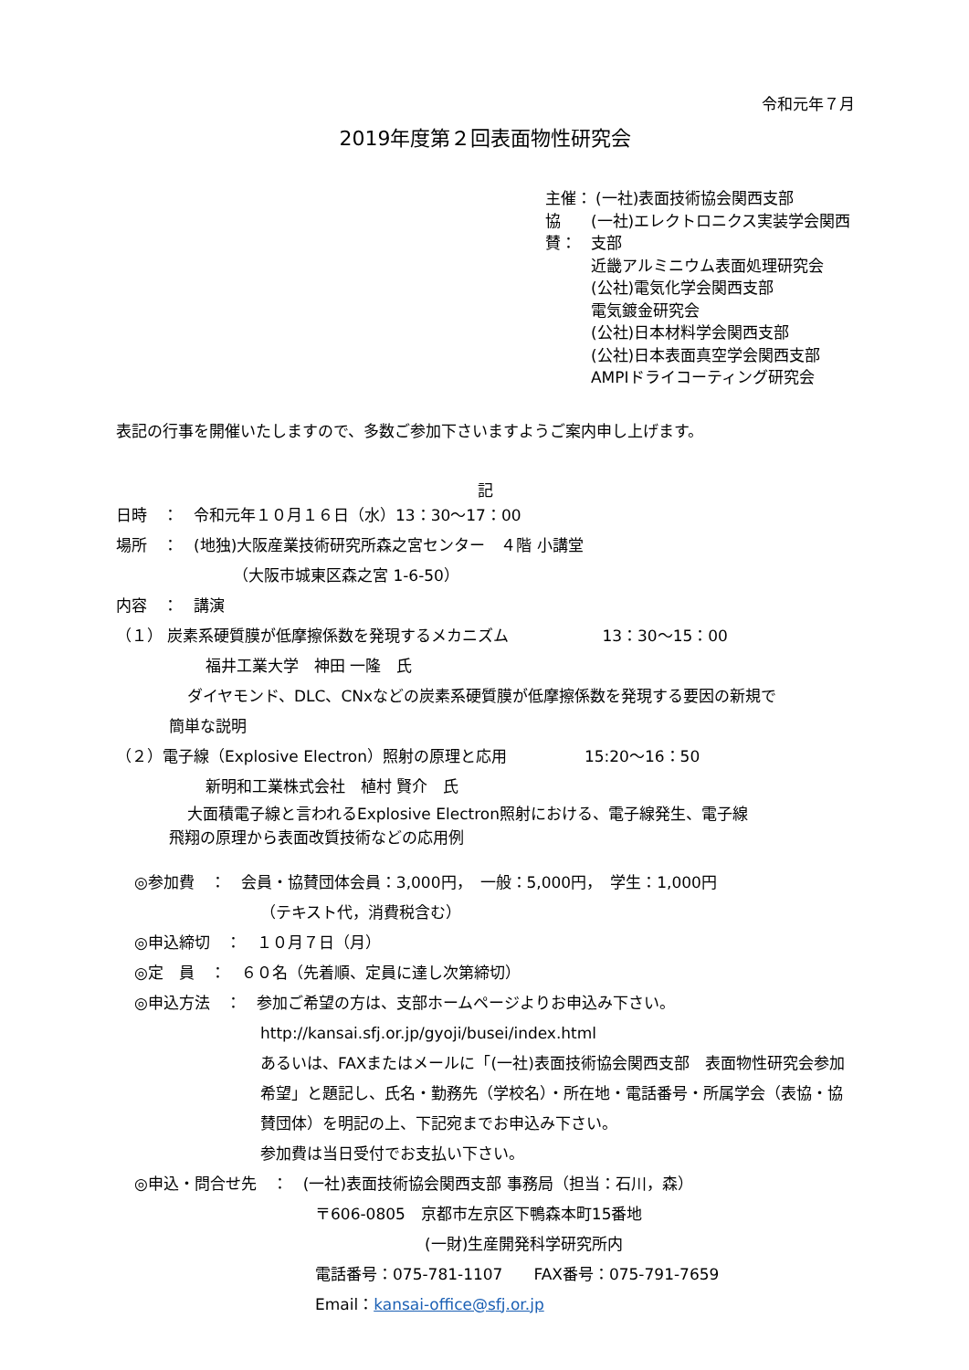令和元年７月
2019年度第２回表面物性研究会
主催： (一社)表面技術協会関西支部
協賛： (一社)エレクトロニクス実装学会関西支部
近畿アルミニウム表面処理研究会
(公社)電気化学会関西支部
電気鍍金研究会
(公社)日本材料学会関西支部
(公社)日本表面真空学会関西支部
AMPIドライコーティング研究会
表記の行事を開催いたしますので、多数ご参加下さいますようご案内申し上げます。
記
日時　：　令和元年１０月１６日（水）13：30～17：00
場所　：　(地独)大阪産業技術研究所森之宮センター　４階 小講堂
（大阪市城東区森之宮 1-6-50）
内容　：　講演
（１） 炭素系硬質膜が低摩擦係数を発現するメカニズム　　　　　　13：30～15：00
福井工業大学　神田 一隆　氏
ダイヤモンド、DLC、CNxなどの炭素系硬質膜が低摩擦係数を発現する要因の新規で
簡単な説明
（２）電子線（Explosive Electron）照射の原理と応用　　　　　15:20～16：50
新明和工業株式会社　植村 賢介　氏
大面積電子線と言われるExplosive Electron照射における、電子線発生、電子線
飛翔の原理から表面改質技術などの応用例
◎参加費　：　会員・協賛団体会員：3,000円，　一般：5,000円，　学生：1,000円
（テキスト代，消費税含む）
◎申込締切　：　１０月７日（月）
◎定　員　：　６０名（先着順、定員に達し次第締切）
◎申込方法　：　参加ご希望の方は、支部ホームページよりお申込み下さい。
http://kansai.sfj.or.jp/gyoji/busei/index.html
あるいは、FAXまたはメールに「(一社)表面技術協会関西支部　表面物性研究会参加希望」と題記し、氏名・勤務先（学校名）・所在地・電話番号・所属学会（表協・協賛団体）を明記の上、下記宛までお申込み下さい。
参加費は当日受付でお支払い下さい。
◎申込・問合せ先　：　(一社)表面技術協会関西支部 事務局（担当：石川，森）
〒606-0805　京都市左京区下鴨森本町15番地
(一財)生産開発科学研究所内
電話番号：075-781-1107　　FAX番号：075-791-7659
Email：kansai-office@sfj.or.jp